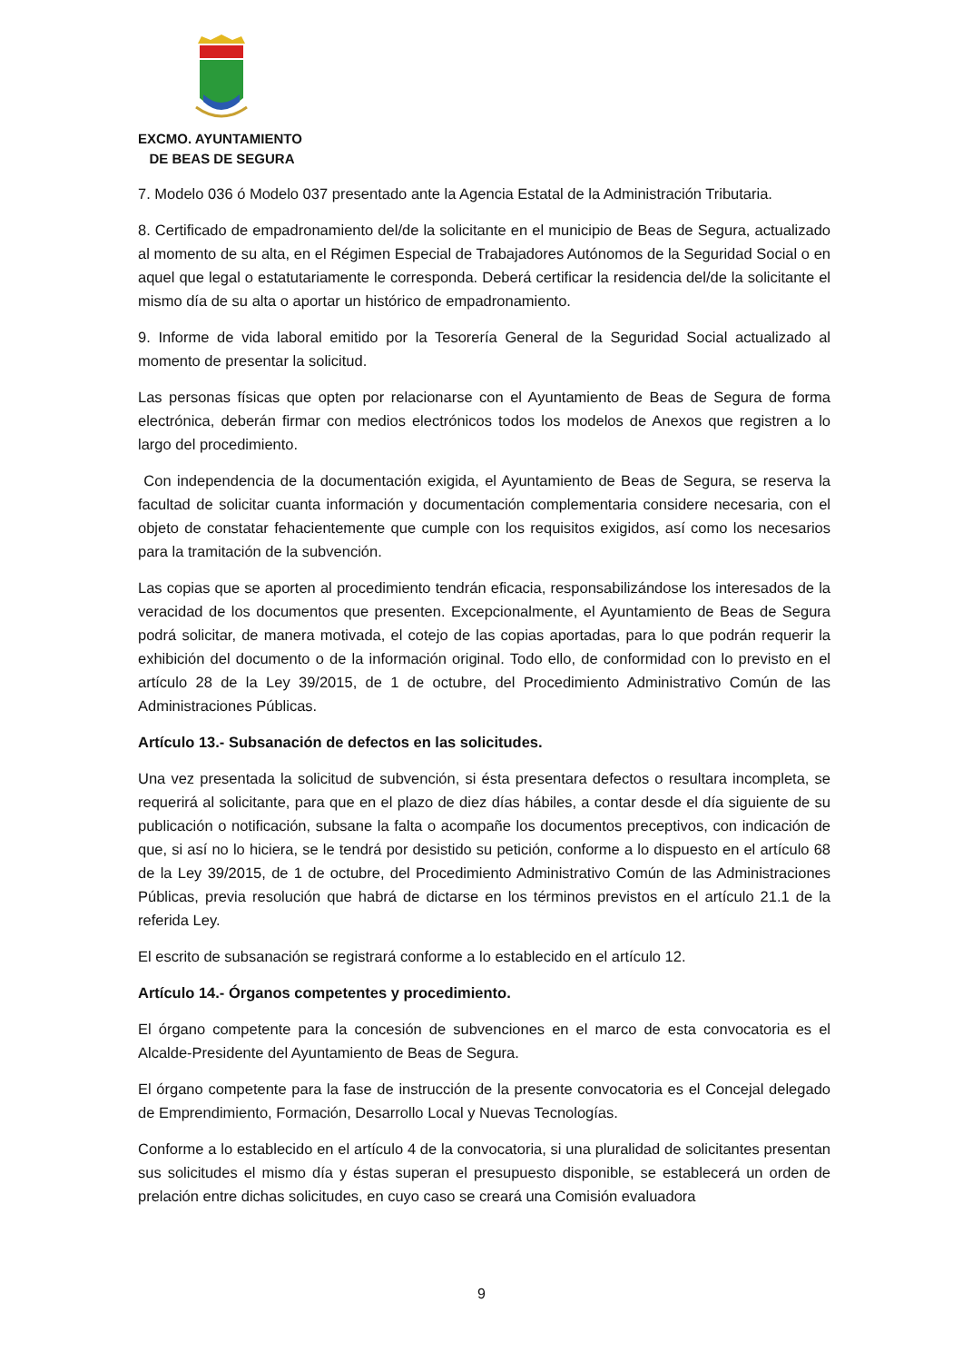EXCMO. AYUNTAMIENTO
DE BEAS DE SEGURA
7. Modelo 036 ó Modelo 037 presentado ante la Agencia Estatal de la Administración Tributaria.
8. Certificado de empadronamiento del/de la solicitante en el municipio de Beas de Segura, actualizado al momento de su alta, en el Régimen Especial de Trabajadores Autónomos de la Seguridad Social o en aquel que legal o estatutariamente le corresponda. Deberá certificar la residencia del/de la solicitante el mismo día de su alta o aportar un histórico de empadronamiento.
9. Informe de vida laboral emitido por la Tesorería General de la Seguridad Social actualizado al momento de presentar la solicitud.
Las personas físicas que opten por relacionarse con el Ayuntamiento de Beas de Segura de forma electrónica, deberán firmar con medios electrónicos todos los modelos de Anexos que registren a lo largo del procedimiento.
Con independencia de la documentación exigida, el Ayuntamiento de Beas de Segura, se reserva la facultad de solicitar cuanta información y documentación complementaria considere necesaria, con el objeto de constatar fehacientemente que cumple con los requisitos exigidos, así como los necesarios para la tramitación de la subvención.
Las copias que se aporten al procedimiento tendrán eficacia, responsabilizándose los interesados de la veracidad de los documentos que presenten. Excepcionalmente, el Ayuntamiento de Beas de Segura podrá solicitar, de manera motivada, el cotejo de las copias aportadas, para lo que podrán requerir la exhibición del documento o de la información original. Todo ello, de conformidad con lo previsto en el artículo 28 de la Ley 39/2015, de 1 de octubre, del Procedimiento Administrativo Común de las Administraciones Públicas.
Artículo 13.- Subsanación de defectos en las solicitudes.
Una vez presentada la solicitud de subvención, si ésta presentara defectos o resultara incompleta, se requerirá al solicitante, para que en el plazo de diez días hábiles, a contar desde el día siguiente de su publicación o notificación, subsane la falta o acompañe los documentos preceptivos, con indicación de que, si así no lo hiciera, se le tendrá por desistido su petición, conforme a lo dispuesto en el artículo 68 de la Ley 39/2015, de 1 de octubre, del Procedimiento Administrativo Común de las Administraciones Públicas, previa resolución que habrá de dictarse en los términos previstos en el artículo 21.1 de la referida Ley.
El escrito de subsanación se registrará conforme a lo establecido en el artículo 12.
Artículo 14.- Órganos competentes y procedimiento.
El órgano competente para la concesión de subvenciones en el marco de esta convocatoria es el Alcalde-Presidente del Ayuntamiento de Beas de Segura.
El órgano competente para la fase de instrucción de la presente convocatoria es el Concejal delegado de Emprendimiento, Formación, Desarrollo Local y Nuevas Tecnologías.
Conforme a lo establecido en el artículo 4 de la convocatoria, si una pluralidad de solicitantes presentan sus solicitudes el mismo día y éstas superan el presupuesto disponible, se establecerá un orden de prelación entre dichas solicitudes, en cuyo caso se creará una Comisión evaluadora
9